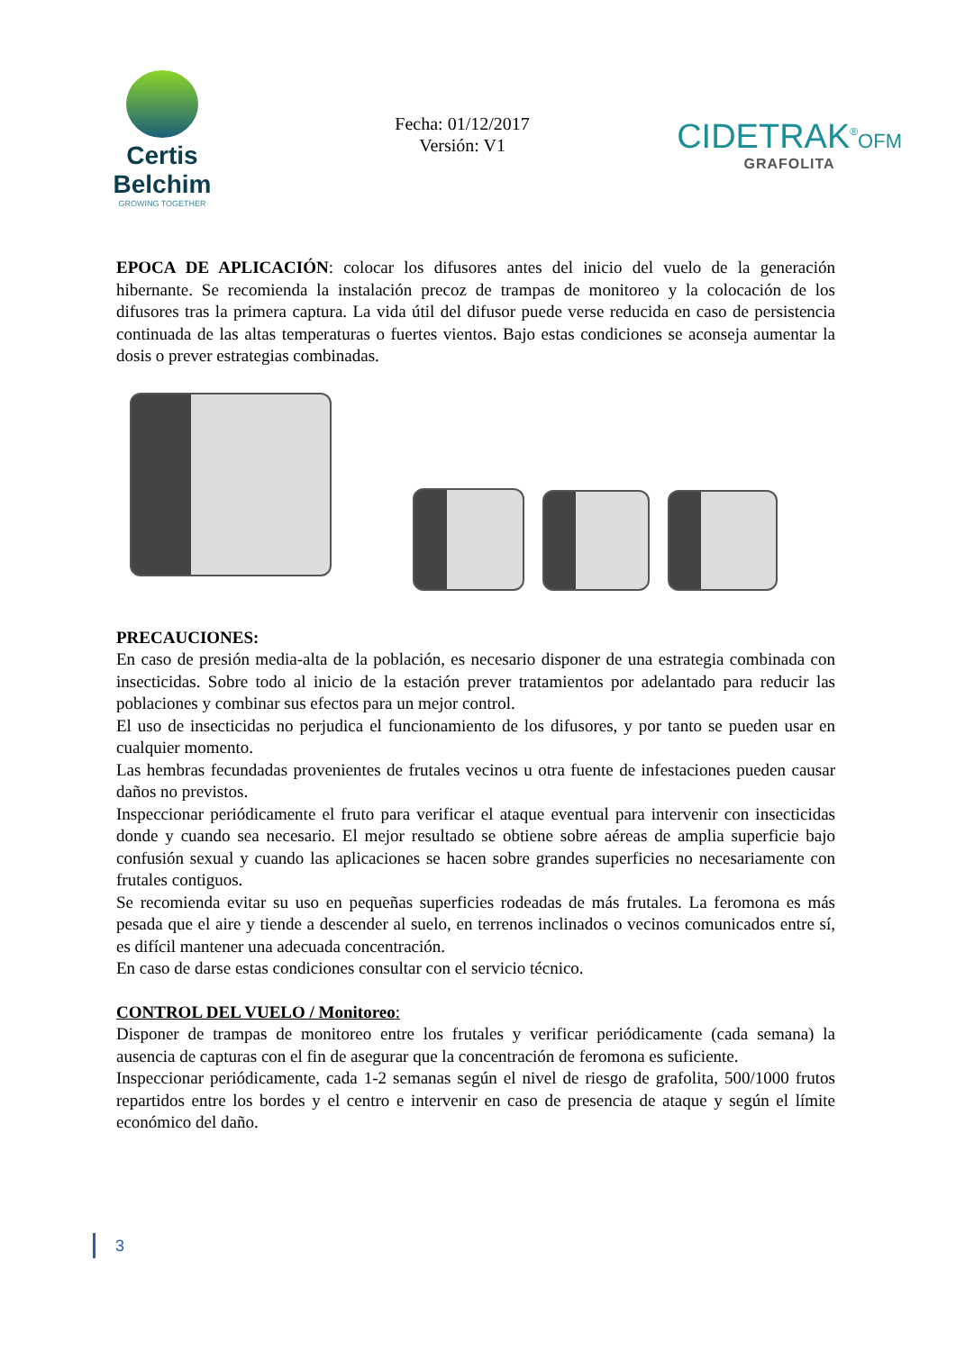Certis Belchim
GROWING TOGETHER
Fecha: 01/12/2017
Versión: V1
CIDETRAK<sup>®</sup>OFM
GRAFOLITA
EPOCA DE APLICACIÓN: colocar los difusores antes del inicio del vuelo de la generación hibernante. Se recomienda la instalación precoz de trampas de monitoreo y la colocación de los difusores tras la primera captura. La vida útil del difusor puede verse reducida en caso de persistencia continuada de las altas temperaturas o fuertes vientos. Bajo estas condiciones se aconseja aumentar la dosis o prever estrategias combinadas.
PRECAUCIONES:
En caso de presión media-alta de la población, es necesario disponer de una estrategia combinada con insecticidas. Sobre todo al inicio de la estación prever tratamientos por adelantado para reducir las poblaciones y combinar sus efectos para un mejor control.
El uso de insecticidas no perjudica el funcionamiento de los difusores, y por tanto se pueden usar en cualquier momento.
Las hembras fecundadas provenientes de frutales vecinos u otra fuente de infestaciones pueden causar daños no previstos.
Inspeccionar periódicamente el fruto para verificar el ataque eventual para intervenir con insecticidas donde y cuando sea necesario. El mejor resultado se obtiene sobre aéreas de amplia superficie bajo confusión sexual y cuando las aplicaciones se hacen sobre grandes superficies no necesariamente con frutales contiguos.
Se recomienda evitar su uso en pequeñas superficies rodeadas de más frutales. La feromona es más pesada que el aire y tiende a descender al suelo, en terrenos inclinados o vecinos comunicados entre sí, es difícil mantener una adecuada concentración.
En caso de darse estas condiciones consultar con el servicio técnico.
CONTROL DEL VUELO / Monitoreo:
Disponer de trampas de monitoreo entre los frutales y verificar periódicamente (cada semana) la ausencia de capturas con el fin de asegurar que la concentración de feromona es suficiente.
Inspeccionar periódicamente, cada 1-2 semanas según el nivel de riesgo de grafolita, 500/1000 frutos repartidos entre los bordes y el centro e intervenir en caso de presencia de ataque y según el límite económico del daño.
3